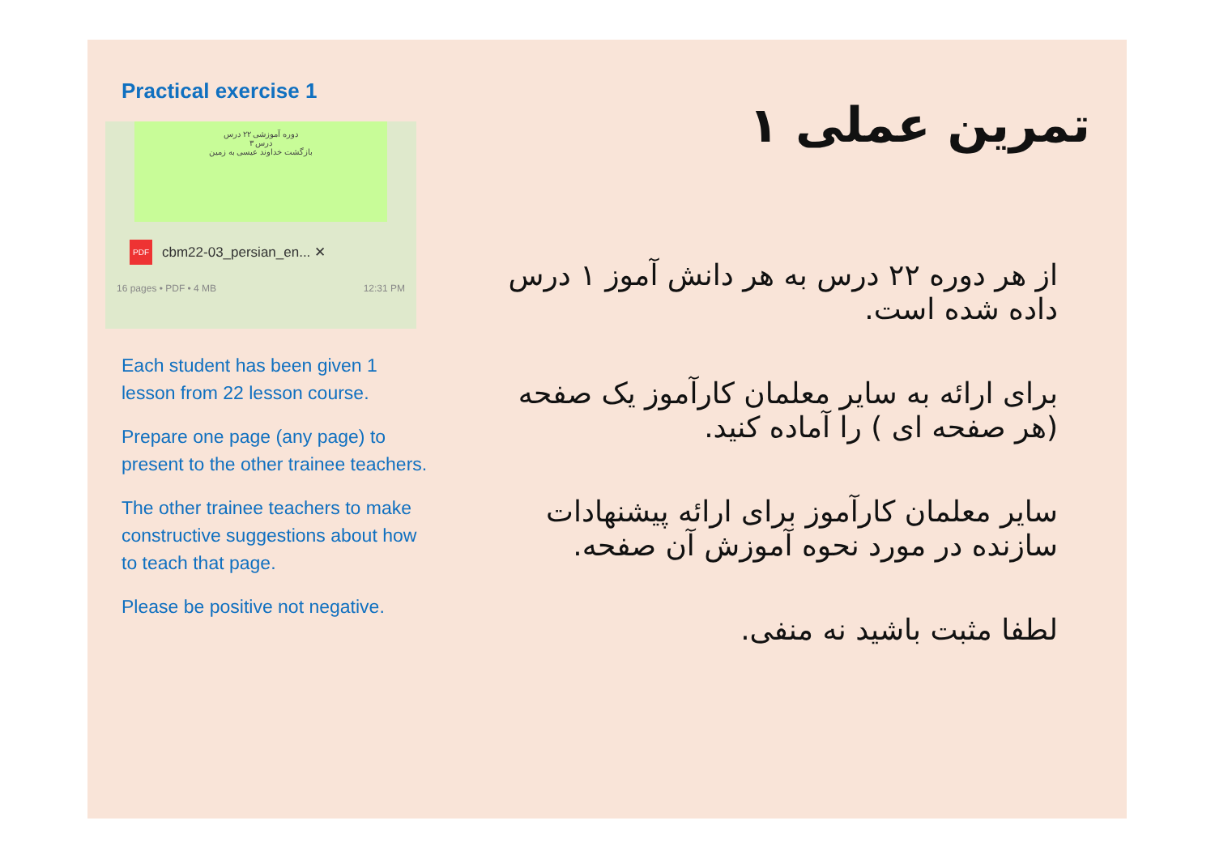Practical exercise 1
دوره آموزشی ۲۲ درس
درس ۳
بازگشت خداوند عیسی به زمین
PDF cbm22-03_persian_en... ✕
16 pages • PDF • 4 MB 12:31 PM
Each student has been given 1 lesson from 22 lesson course.
Prepare one page (any page) to present to the other trainee teachers.
The other trainee teachers to make constructive suggestions about how to teach that page.
Please be positive not negative.
تمرین عملی ۱
از هر دوره ۲۲ درس به هر دانش آموز ۱ درس داده شده است.
برای ارائه به سایر معلمان کارآموز یک صفحه (هر صفحه ای ) را آماده کنید.
سایر معلمان کارآموز برای ارائه پیشنهادات سازنده در مورد نحوه آموزش آن صفحه.
لطفا مثبت باشید نه منفی.